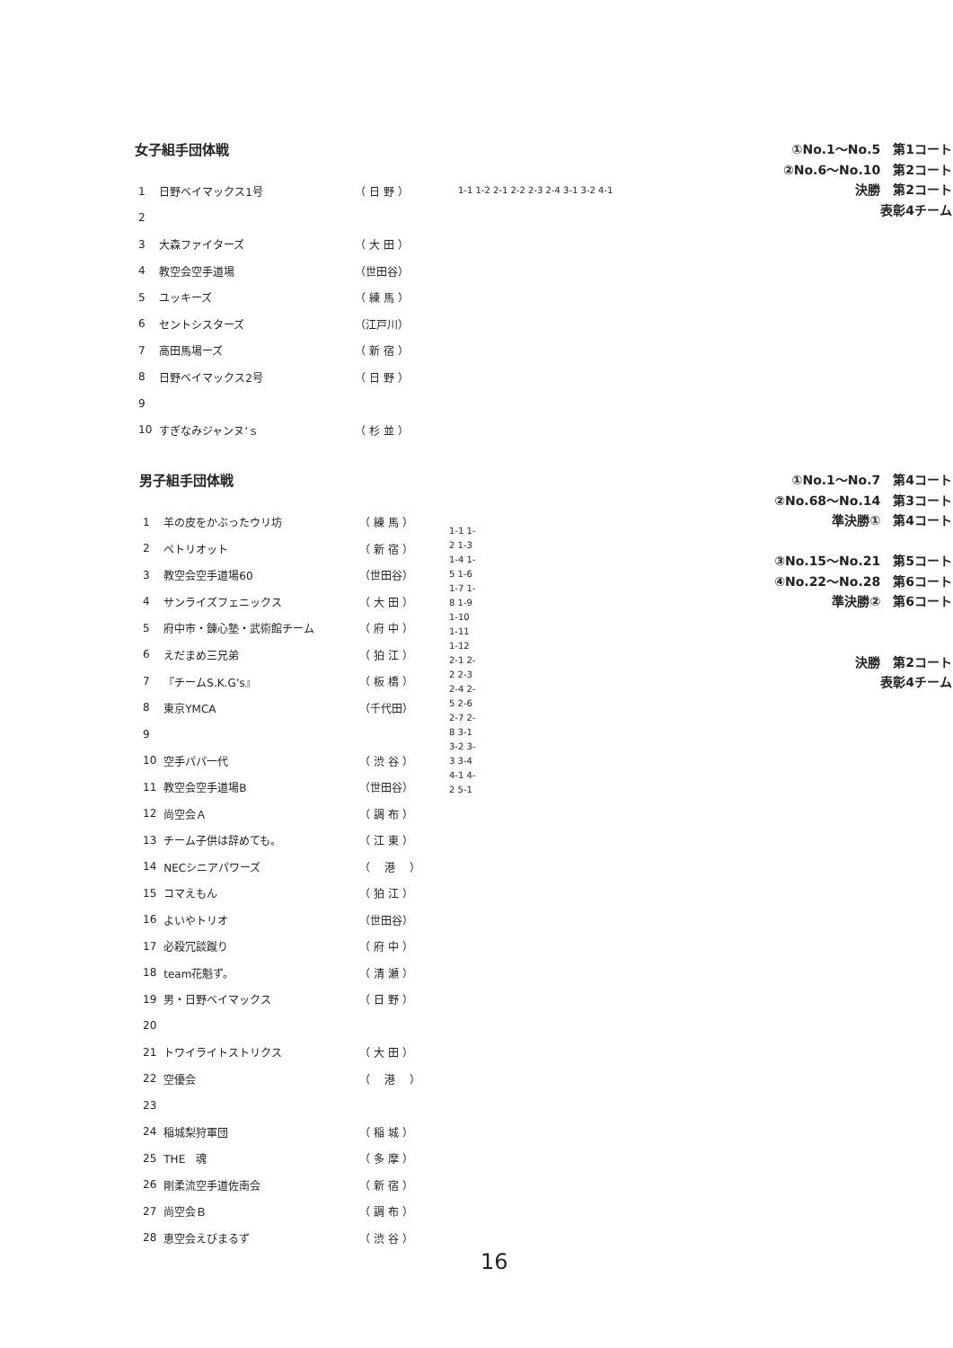女子組手団体戦
①No.1～No.5　第1コート
②No.6～No.10　第2コート
決勝　第2コート
表彰4チーム
| 1 | 日野ベイマックス1号 | （ 日 野 ） |
| 2 | | |
| 3 | 大森ファイターズ | （ 大 田 ） |
| 4 | 教空会空手道場 | （世田谷） |
| 5 | ユッキーズ | （ 練 馬 ） |
| 6 | セントシスターズ | （江戸川） |
| 7 | 高田馬場ーズ | （ 新 宿 ） |
| 8 | 日野ベイマックス2号 | （ 日 野 ） |
| 9 | | |
| 10 | すぎなみジャンヌ’ｓ | （ 杉 並 ） |
1-1 1-2 2-1 2-2 2-3 2-4 3-1 3-2 4-1
男子組手団体戦
①No.1～No.7　第4コート
②No.68～No.14　第3コート
準決勝①　第4コート
③No.15～No.21　第5コート
④No.22～No.28　第6コート
準決勝②　第6コート
決勝　第2コート
表彰4チーム
| 1 | 羊の皮をかぶったウリ坊 | （ 練 馬 ） |
| 2 | ペトリオット | （ 新 宿 ） |
| 3 | 教空会空手道場60 | （世田谷） |
| 4 | サンライズフェニックス | （ 大 田 ） |
| 5 | 府中市・錬心塾・武術館チーム | （ 府 中 ） |
| 6 | えだまめ三兄弟 | （ 狛 江 ） |
| 7 | 『チームS.K.G’s』 | （ 板 橋 ） |
| 8 | 東京YMCA | （千代田） |
| 9 | | |
| 10 | 空手パパ一代 | （ 渋 谷 ） |
| 11 | 教空会空手道場B | （世田谷） |
| 12 | 尚空会Ａ | （ 調 布 ） |
| 13 | チーム子供は辞めても。 | （ 江 東 ） |
| 14 | NECシニアパワーズ | （ 港 ） |
| 15 | コマえもん | （ 狛 江 ） |
| 16 | よいやトリオ | （世田谷） |
| 17 | 必殺冗談蹴り | （ 府 中 ） |
| 18 | team花魁ず。 | （ 清 瀬 ） |
| 19 | 男・日野ベイマックス | （ 日 野 ） |
| 20 | | |
| 21 | トワイライトストリクス | （ 大 田 ） |
| 22 | 空優会 | （ 港 ） |
| 23 | | |
| 24 | 稲城梨狩軍団 | （ 稲 城 ） |
| 25 | THE 魂 | （ 多 摩 ） |
| 26 | 剛柔流空手道佐南会 | （ 新 宿 ） |
| 27 | 尚空会Ｂ | （ 調 布 ） |
| 28 | 恵空会えびまるず | （ 渋 谷 ） |
1-1 1-2 1-3 1-4 1-5 1-6 1-7 1-8 1-9 1-10 1-11 1-12 2-1 2-2 2-3 2-4 2-5 2-6 2-7 2-8 3-1 3-2 3-3 3-4 4-1 4-2 5-1
16